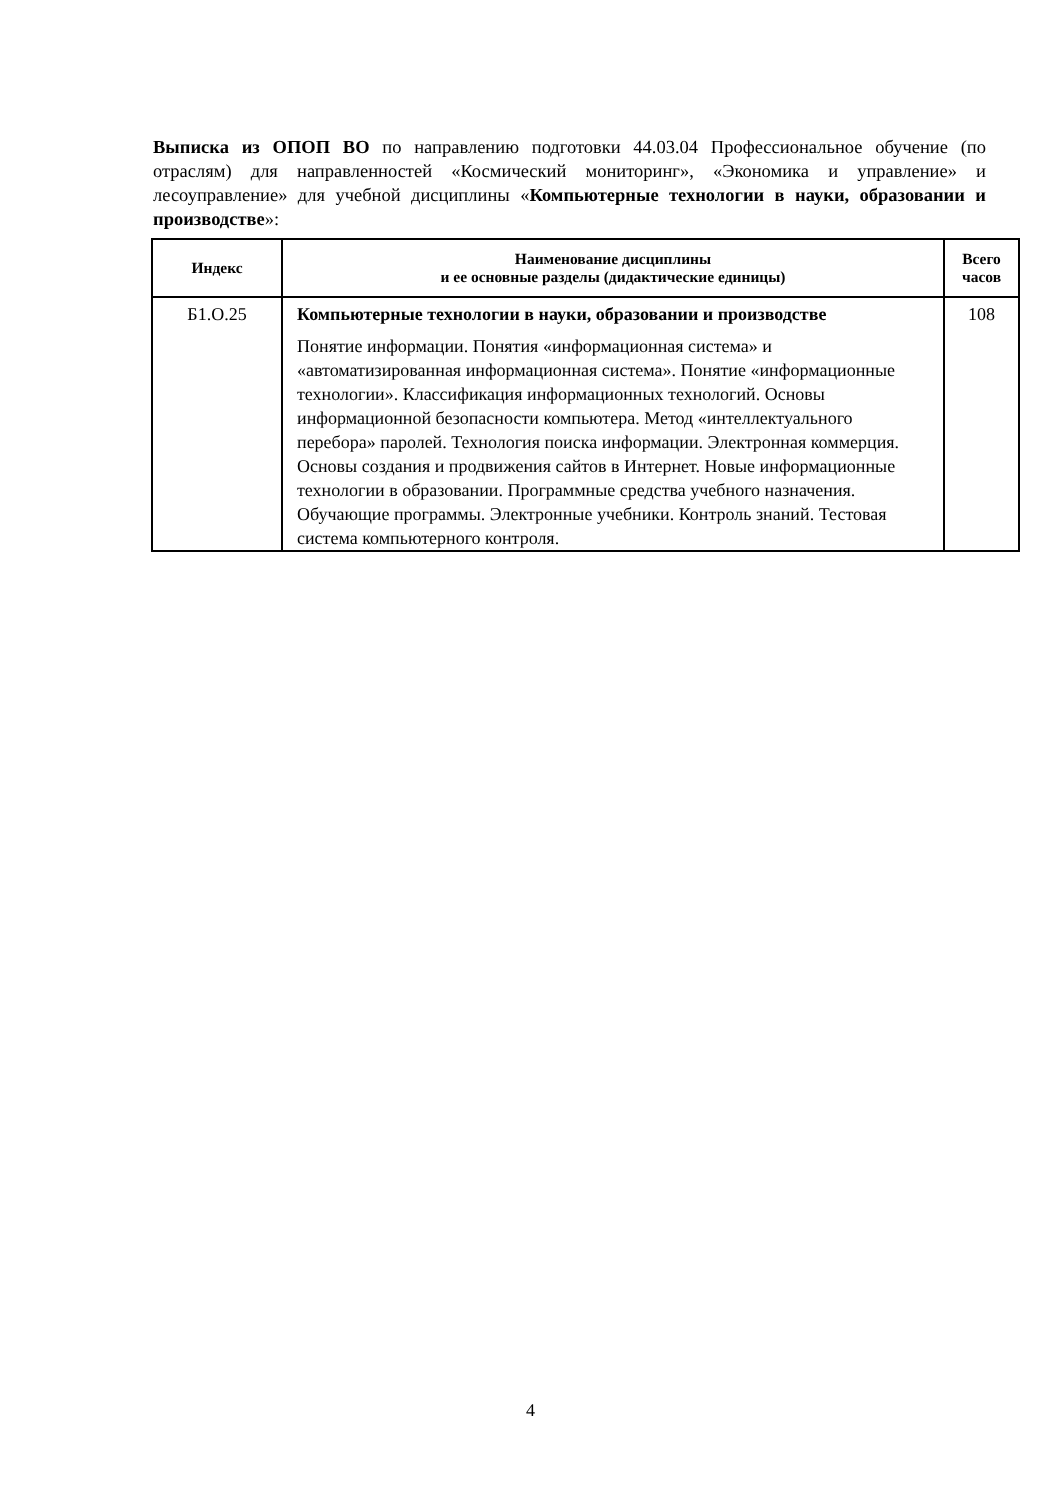Выписка из ОПОП ВО по направлению подготовки 44.03.04 Профессиональное обучение (по отраслям) для направленностей «Космический мониторинг», «Экономика и управление» и лесоуправление» для учебной дисциплины «Компьютерные технологии в науки, образовании и производстве»:
| Индекс | Наименование дисциплины и ее основные разделы (дидактические единицы) | Всего часов |
| --- | --- | --- |
| Б1.О.25 | Компьютерные технологии в науки, образовании и производстве Понятие информации. Понятия «информационная система» и «автоматизированная информационная система». Понятие «информационные технологии». Классификация информационных технологий. Основы информационной безопасности компьютера. Метод «интеллектуального перебора» паролей. Технология поиска информации. Электронная коммерция. Основы создания и продвижения сайтов в Интернет. Новые информационные технологии в образовании. Программные средства учебного назначения. Обучающие программы. Электронные учебники. Контроль знаний. Тестовая система компьютерного контроля. | 108 |
4